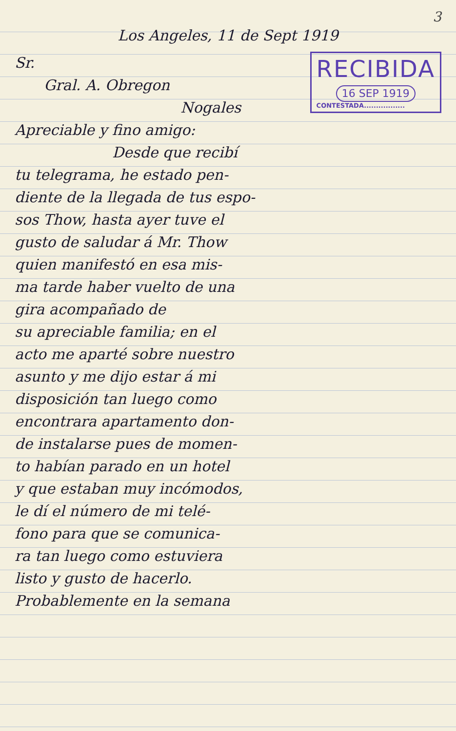3
Los Angeles, 11 de Sept 1919
RECIBIDA
16 SEP 1919
CONTESTADA.................
Sr.
Gral. A. Obregon
Nogales
Apreciable y fino amigo:
Desde que recibí
tu telegrama, he estado pen-
diente de la llegada de tus espo-
sos Thow, hasta ayer tuve el
gusto de saludar á Mr. Thow
quien manifestó en esa mis-
ma tarde haber vuelto de una
gira acompañado de
su apreciable familia; en el
acto me aparté sobre nuestro
asunto y me dijo estar á mi
disposición tan luego como
encontrara apartamento don-
de instalarse pues de momen-
to habían parado en un hotel
y que estaban muy incómodos,
le dí el número de mi telé-
fono para que se comunica-
ra tan luego como estuviera
listo y gusto de hacerlo.
Probablemente en la semana